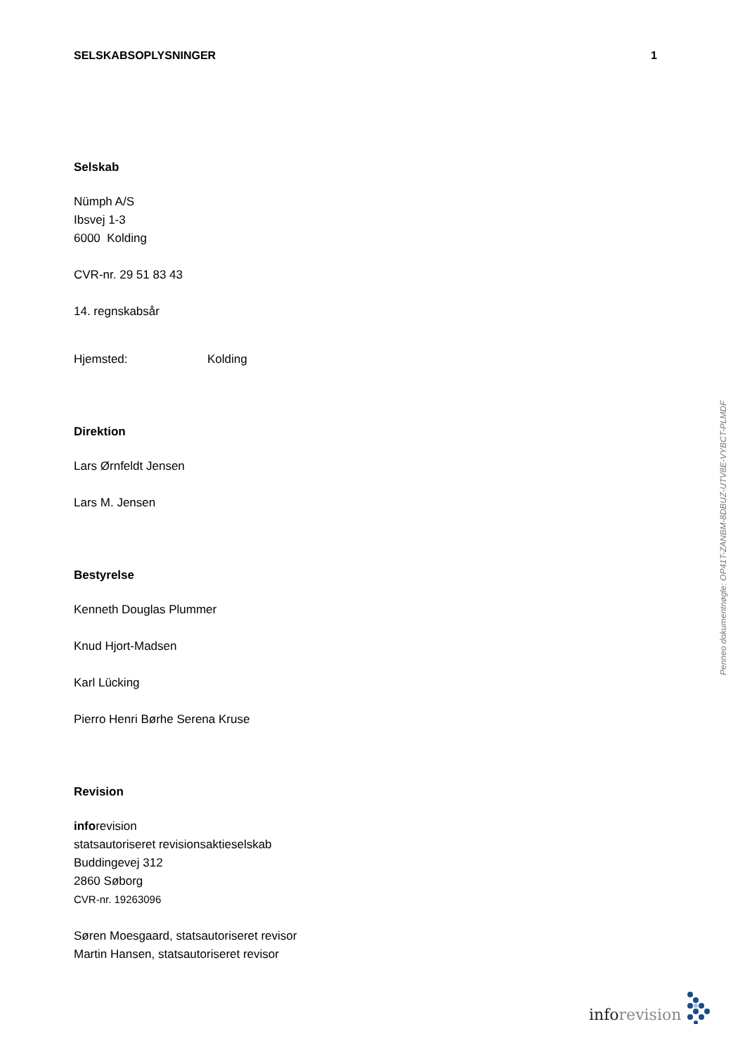SELSKABSOPLYSNINGER 1
Selskab
Nümph A/S
Ibsvej 1-3
6000 Kolding
CVR-nr. 29 51 83 43
14. regnskabsår
Hjemsted: Kolding
Direktion
Lars Ørnfeldt Jensen
Lars M. Jensen
Bestyrelse
Kenneth Douglas Plummer
Knud Hjort-Madsen
Karl Lücking
Pierro Henri Børhe Serena Kruse
Revision
inforevision
statsautoriseret revisionsaktieselskab
Buddingevej 312
2860 Søborg
CVR-nr. 19263096
Søren Moesgaard, statsautoriseret revisor
Martin Hansen, statsautoriseret revisor
Penneo dokumentnøgle: OP41T-ZANBM-8DBUZ-UTV8E-VYBCT-PLMDF
inforevision